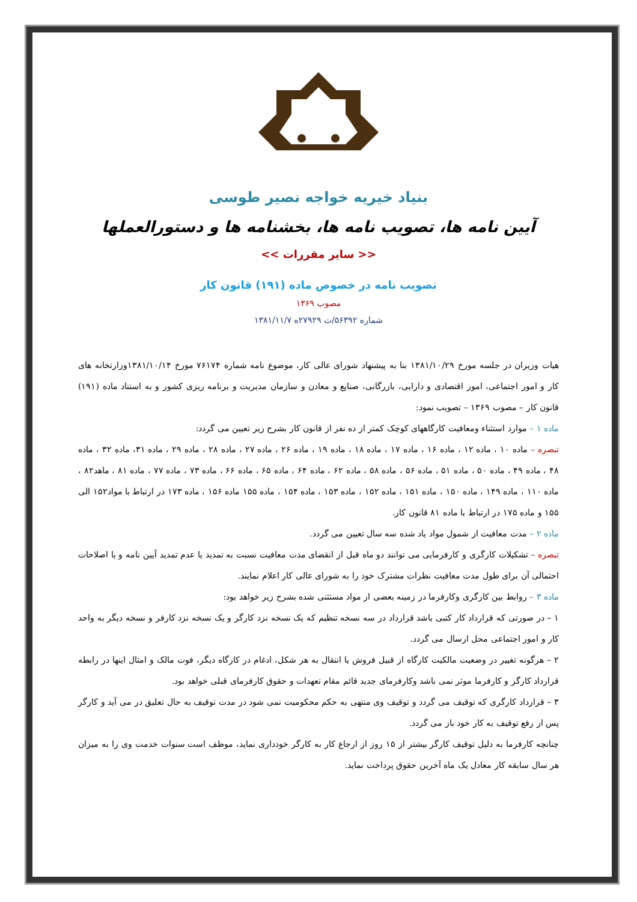بنیاد خیریه خواجه نصیر طوسی
آیین نامه ها، تصویب نامه ها، بخشنامه ها و دستورالعملها
<< سایر مقررات >>
تصویب نامه در خصوص ماده (۱۹۱) قانون کار
مصوب ۱۳۶۹
شماره ۵۶۳۹۲/ت ۲۷۹۲۹ه ۱۳۸۱/۱۱/۷
هیات وزیران در جلسه مورخ ۱۳۸۱/۱۰/۲۹ بنا به پیشنهاد شورای عالی کار، موضوع نامه شماره ۷۶۱۷۴ مورخ ۱۳۸۱/۱۰/۱۴وزارتخانه های کار و امور اجتماعی، امور اقتصادی و دارایی، بازرگانی، صنایع و معادن و سازمان مدیریت و برنامه ریزی کشور و به استناد ماده (۱۹۱) قانون کار – مصوب ۱۳۶۹ – تصویب نمود:
ماده ۱ – موارد استثناء ومعافیت کارگاههای کوچک کمتر از ده نفر از قانون کار بشرح زیر تعیین می گردد:
تبصره – ماده ۱۰ ، ماده ۱۲ ، ماده ۱۶ ، ماده ۱۷ ، ماده ۱۸ ، ماده ۱۹ ، ماده ۲۶ ، ماده ۲۷ ، ماده ۲۸ ، ماده ۲۹ ، ماده ۳۱، ماده ۳۲ ، ماده ۴۸ ، ماده ۴۹ ، ماده ۵۰ ، ماده ۵۱ ، ماده ۵۶ ، ماده ۵۸ ، ماده ۶۲ ، ماده ۶۴ ، ماده ۶۵ ، ماده ۶۶ ، ماده ۷۳ ، ماده ۷۷ ، ماده ۸۱ ، ماهد۸۲ ، ماده ۱۱۰ ، ماده ۱۴۹ ، ماده ۱۵۰ ، ماده ۱۵۱ ، ماده ۱۵۲ ، ماده ۱۵۳ ، ماده ۱۵۴ ، ماده ۱۵۵ ماده ۱۵۶ ، ماده ۱۷۳ در ارتباط با مواد۱۵۲ الی ۱۵۵ و ماده ۱۷۵ در ارتباط با ماده ۸۱ قانون کار.
ماده ۲ – مدت معافیت از شمول مواد یاد شده سه سال تعیین می گردد.
تبصره – تشکیلات کارگری و کارفرمایی می توانند دو ماه قبل از انقضای مدت معافیت نسبت به تمدید یا عدم تمدید آیین نامه و یا اصلاحات احتمالی آن برای طول مدت معافیت نظرات مشترک خود را به شورای عالی کار اعلام نمایند.
ماده ۳ – روابط بین کارگری وکارفرما در زمینه بعضی از مواد مستثنی شده بشرح زیر خواهد بود:
۱ – در صورتی که قرارداد کار کتبی باشد قرارداد در سه نسخه تنظیم که یک نسخه نزد کارگر و یک نسخه نزد کارفر و نسخه دیگر به واحد کار و امور اجتماعی محل ارسال می گردد.
۲ – هرگونه تغییر در وضعیت مالکیت کارگاه از قبیل فروش یا انتقال به هر شکل، ادغام در کارگاه دیگر، فوت مالک و امثال اینها در رابطه قرارداد کارگر و کارفرما موثر نمی باشد وکارفرمای جدید قائم مقام تعهدات و حقوق کارفرمای قبلی خواهد بود.
۳ – قرارداد کارگری که توقیف می گردد و توقیف وی منتهی به حکم محکومیت نمی شود در مدت توقیف به حال تعلیق در می آید و کارگر پس از رفع توقیف به کار خود باز می گردد.
چنانچه کارفرما به دلیل توقیف کارگر بیشتر از ۱۵ روز از ارجاع کار به کارگر خودداری نماید، موظف است سنوات خدمت وی را به میزان هر سال سابقه کار معادل یک ماه آخرین حقوق پرداخت نماید.